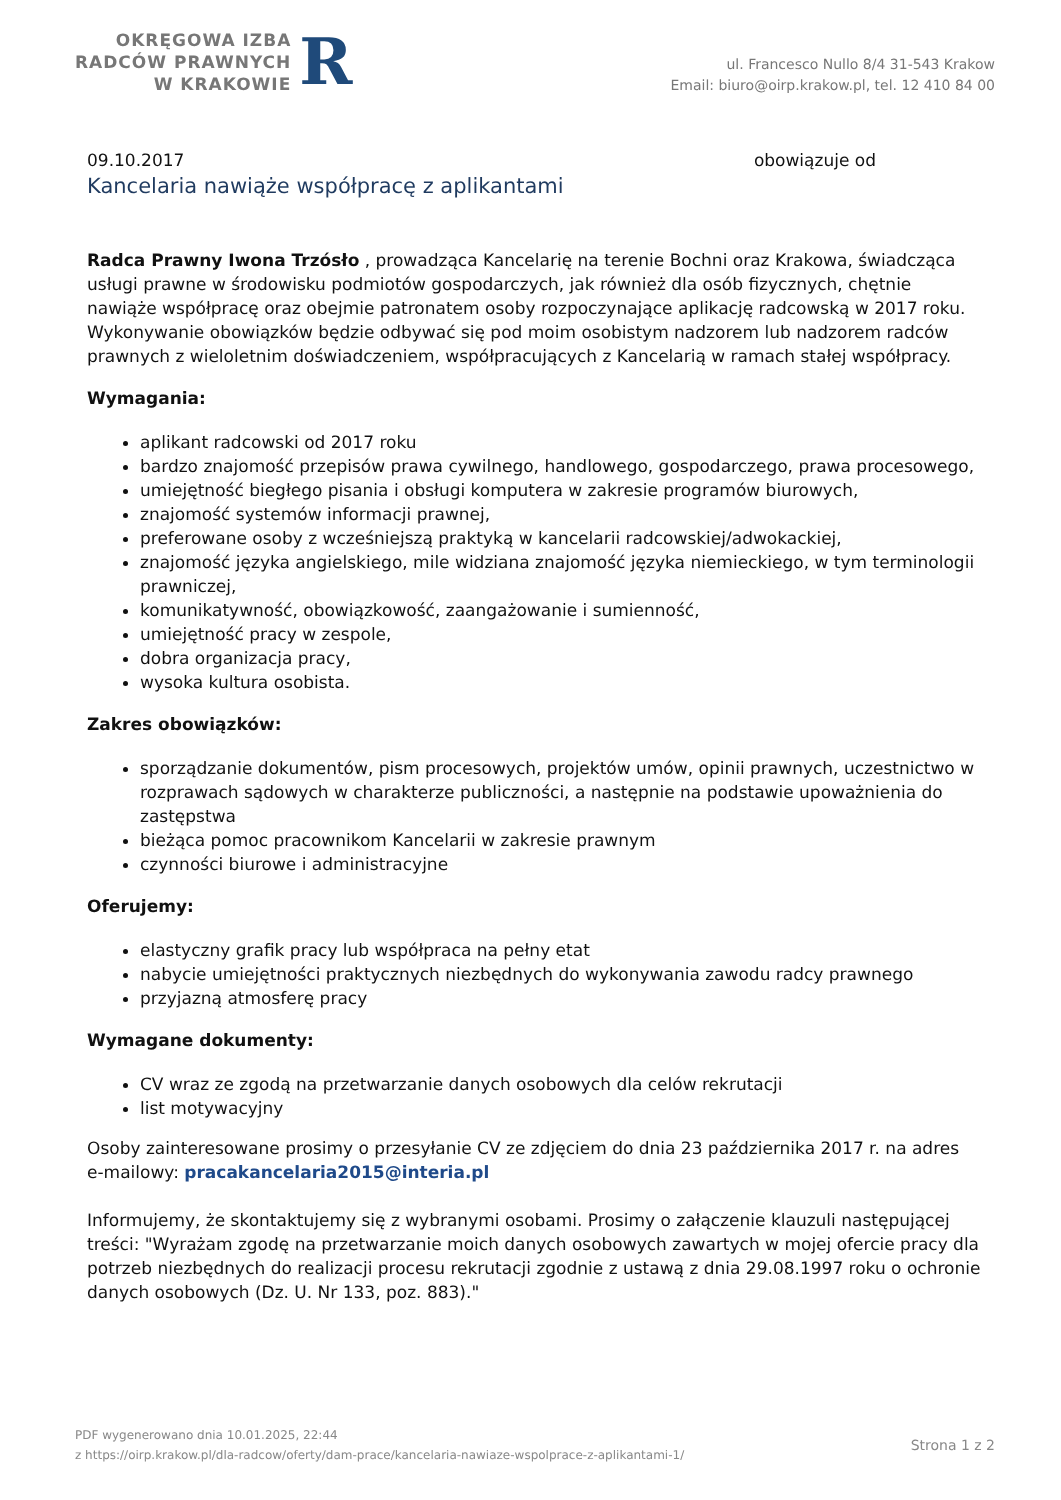OKRĘGOWA IZBA
RADCÓW PRAWNYCH
W KRAKOWIE
R
ul. Francesco Nullo 8/4 31-543 Krakow
Email: biuro@oirp.krakow.pl, tel. 12 410 84 00
09.10.2017 obowiązuje od
Kancelaria nawiąże współpracę z aplikantami
Radca Prawny Iwona Trzósło , prowadząca Kancelarię na terenie Bochni oraz Krakowa, świadcząca usługi prawne w środowisku podmiotów gospodarczych, jak również dla osób fizycznych, chętnie nawiąże współpracę oraz obejmie patronatem osoby rozpoczynające aplikację radcowską w 2017 roku. Wykonywanie obowiązków będzie odbywać się pod moim osobistym nadzorem lub nadzorem radców prawnych z wieloletnim doświadczeniem, współpracujących z Kancelarią w ramach stałej współpracy.
Wymagania:
aplikant radcowski od 2017 roku
bardzo znajomość przepisów prawa cywilnego, handlowego, gospodarczego, prawa procesowego,
umiejętność biegłego pisania i obsługi komputera w zakresie programów biurowych,
znajomość systemów informacji prawnej,
preferowane osoby z wcześniejszą praktyką w kancelarii radcowskiej/adwokackiej,
znajomość języka angielskiego, mile widziana znajomość języka niemieckiego, w tym terminologii prawniczej,
komunikatywność, obowiązkowość, zaangażowanie i sumienność,
umiejętność pracy w zespole,
dobra organizacja pracy,
wysoka kultura osobista.
Zakres obowiązków:
sporządzanie dokumentów, pism procesowych, projektów umów, opinii prawnych, uczestnictwo w rozprawach sądowych w charakterze publiczności, a następnie na podstawie upoważnienia do zastępstwa
bieżąca pomoc pracownikom Kancelarii w zakresie prawnym
czynności biurowe i administracyjne
Oferujemy:
elastyczny grafik pracy lub współpraca na pełny etat
nabycie umiejętności praktycznych niezbędnych do wykonywania zawodu radcy prawnego
przyjazną atmosferę pracy
Wymagane dokumenty:
CV wraz ze zgodą na przetwarzanie danych osobowych dla celów rekrutacji
list motywacyjny
Osoby zainteresowane prosimy o przesyłanie CV ze zdjęciem do dnia 23 października 2017 r. na adres e-mailowy: pracakancelaria2015@interia.pl
Informujemy, że skontaktujemy się z wybranymi osobami. Prosimy o załączenie klauzuli następującej treści: "Wyrażam zgodę na przetwarzanie moich danych osobowych zawartych w mojej ofercie pracy dla potrzeb niezbędnych do realizacji procesu rekrutacji zgodnie z ustawą z dnia 29.08.1997 roku o ochronie danych osobowych (Dz. U. Nr 133, poz. 883)."
PDF wygenerowano dnia 10.01.2025, 22:44
z https://oirp.krakow.pl/dla-radcow/oferty/dam-prace/kancelaria-nawiaze-wspolprace-z-aplikantami-1/
Strona 1 z 2